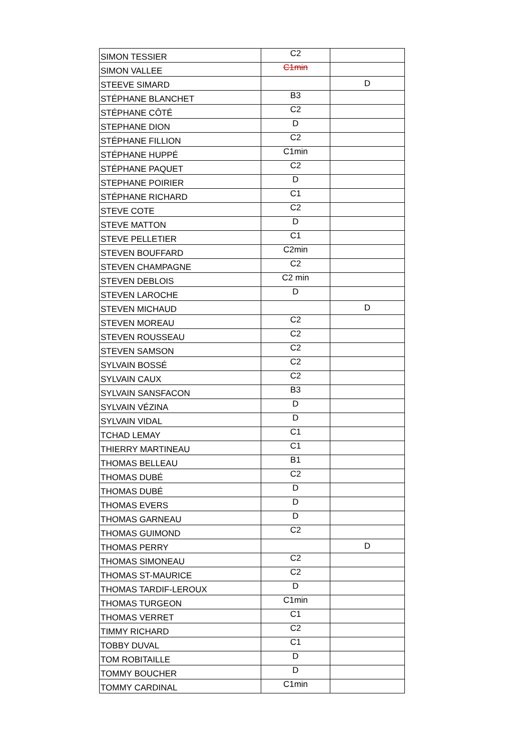| SIMON TESSIER | C2 | |
| SIMON VALLEE | C1min | |
| STEEVE SIMARD | | D |
| STÉPHANE BLANCHET | B3 | |
| STÉPHANE CÔTÉ | C2 | |
| STEPHANE DION | D | |
| STÉPHANE FILLION | C2 | |
| STÉPHANE HUPPÉ | C1min | |
| STÉPHANE PAQUET | C2 | |
| STEPHANE POIRIER | D | |
| STÉPHANE RICHARD | C1 | |
| STEVE COTE | C2 | |
| STEVE MATTON | D | |
| STEVE PELLETIER | C1 | |
| STEVEN BOUFFARD | C2min | |
| STEVEN CHAMPAGNE | C2 | |
| STEVEN DEBLOIS | C2 min | |
| STEVEN LAROCHE | D | |
| STEVEN MICHAUD | | D |
| STEVEN MOREAU | C2 | |
| STEVEN ROUSSEAU | C2 | |
| STEVEN SAMSON | C2 | |
| SYLVAIN BOSSÉ | C2 | |
| SYLVAIN CAUX | C2 | |
| SYLVAIN SANSFACON | B3 | |
| SYLVAIN VÉZINA | D | |
| SYLVAIN VIDAL | D | |
| TCHAD LEMAY | C1 | |
| THIERRY MARTINEAU | C1 | |
| THOMAS BELLEAU | B1 | |
| THOMAS DUBÉ | C2 | |
| THOMAS DUBÉ | D | |
| THOMAS EVERS | D | |
| THOMAS GARNEAU | D | |
| THOMAS GUIMOND | C2 | |
| THOMAS PERRY | | D |
| THOMAS SIMONEAU | C2 | |
| THOMAS ST-MAURICE | C2 | |
| THOMAS TARDIF-LEROUX | D | |
| THOMAS TURGEON | C1min | |
| THOMAS VERRET | C1 | |
| TIMMY RICHARD | C2 | |
| TOBBY DUVAL | C1 | |
| TOM ROBITAILLE | D | |
| TOMMY BOUCHER | D | |
| TOMMY CARDINAL | C1min | |